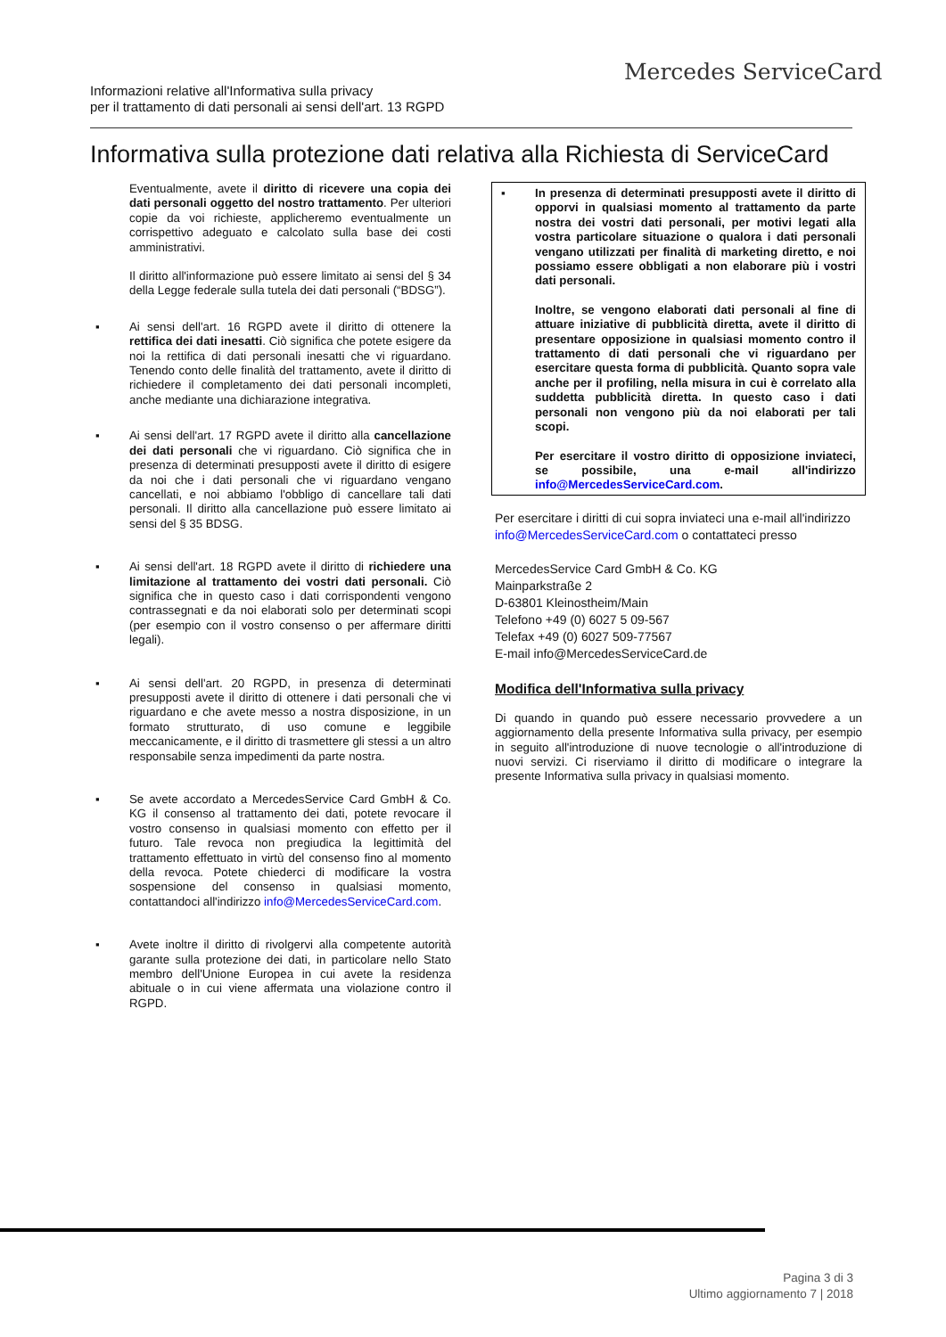Mercedes ServiceCard
Informazioni relative all'Informativa sulla privacy
per il trattamento di dati personali ai sensi dell'art. 13 RGPD
Informativa sulla protezione dati relativa alla Richiesta di ServiceCard
Eventualmente, avete il diritto di ricevere una copia dei dati personali oggetto del nostro trattamento. Per ulteriori copie da voi richieste, applicheremo eventualmente un corrispettivo adeguato e calcolato sulla base dei costi amministrativi.
Il diritto all'informazione può essere limitato ai sensi del § 34 della Legge federale sulla tutela dei dati personali (“BDSG”).
▪ Ai sensi dell'art. 16 RGPD avete il diritto di ottenere la rettifica dei dati inesatti. Ciò significa che potete esigere da noi la rettifica di dati personali inesatti che vi riguardano. Tenendo conto delle finalità del trattamento, avete il diritto di richiedere il completamento dei dati personali incompleti, anche mediante una dichiarazione integrativa.
▪ Ai sensi dell'art. 17 RGPD avete il diritto alla cancellazione dei dati personali che vi riguardano. Ciò significa che in presenza di determinati presupposti avete il diritto di esigere da noi che i dati personali che vi riguardano vengano cancellati, e noi abbiamo l'obbligo di cancellare tali dati personali. Il diritto alla cancellazione può essere limitato ai sensi del § 35 BDSG.
▪ Ai sensi dell'art. 18 RGPD avete il diritto di richiedere una limitazione al trattamento dei vostri dati personali. Ciò significa che in questo caso i dati corrispondenti vengono contrassegnati e da noi elaborati solo per determinati scopi (per esempio con il vostro consenso o per affermare diritti legali).
▪ Ai sensi dell'art. 20 RGPD, in presenza di determinati presupposti avete il diritto di ottenere i dati personali che vi riguardano e che avete messo a nostra disposizione, in un formato strutturato, di uso comune e leggibile meccanicamente, e il diritto di trasmettere gli stessi a un altro responsabile senza impedimenti da parte nostra.
▪ Se avete accordato a MercedesService Card GmbH & Co. KG il consenso al trattamento dei dati, potete revocare il vostro consenso in qualsiasi momento con effetto per il futuro. Tale revoca non pregiudica la legittimità del trattamento effettuato in virtù del consenso fino al momento della revoca. Potete chiederci di modificare la vostra sospensione del consenso in qualsiasi momento, contattandoci all'indirizzo info@MercedesServiceCard.com.
▪ Avete inoltre il diritto di rivolgervi alla competente autorità garante sulla protezione dei dati, in particolare nello Stato membro dell'Unione Europea in cui avete la residenza abituale o in cui viene affermata una violazione contro il RGPD.
▪ In presenza di determinati presupposti avete il diritto di opporvi in qualsiasi momento al trattamento da parte nostra dei vostri dati personali, per motivi legati alla vostra particolare situazione o qualora i dati personali vengano utilizzati per finalità di marketing diretto, e noi possiamo essere obbligati a non elaborare più i vostri dati personali.
Inoltre, se vengono elaborati dati personali al fine di attuare iniziative di pubblicità diretta, avete il diritto di presentare opposizione in qualsiasi momento contro il trattamento di dati personali che vi riguardano per esercitare questa forma di pubblicità. Quanto sopra vale anche per il profiling, nella misura in cui è correlato alla suddetta pubblicità diretta. In questo caso i dati personali non vengono più da noi elaborati per tali scopi.
Per esercitare il vostro diritto di opposizione inviateci, se possibile, una e-mail all'indirizzo info@MercedesServiceCard.com.
Per esercitare i diritti di cui sopra inviateci una e-mail all'indirizzo info@MercedesServiceCard.com o contattateci presso
MercedesService Card GmbH & Co. KG
Mainparkstraße 2
D-63801 Kleinostheim/Main
Telefono +49 (0) 6027 5 09-567
Telefax +49 (0) 6027 509-77567
E-mail info@MercedesServiceCard.de
Modifica dell'Informativa sulla privacy
Di quando in quando può essere necessario provvedere a un aggiornamento della presente Informativa sulla privacy, per esempio in seguito all'introduzione di nuove tecnologie o all'introduzione di nuovi servizi. Ci riserviamo il diritto di modificare o integrare la presente Informativa sulla privacy in qualsiasi momento.
Pagina 3 di 3
Ultimo aggiornamento 7 | 2018